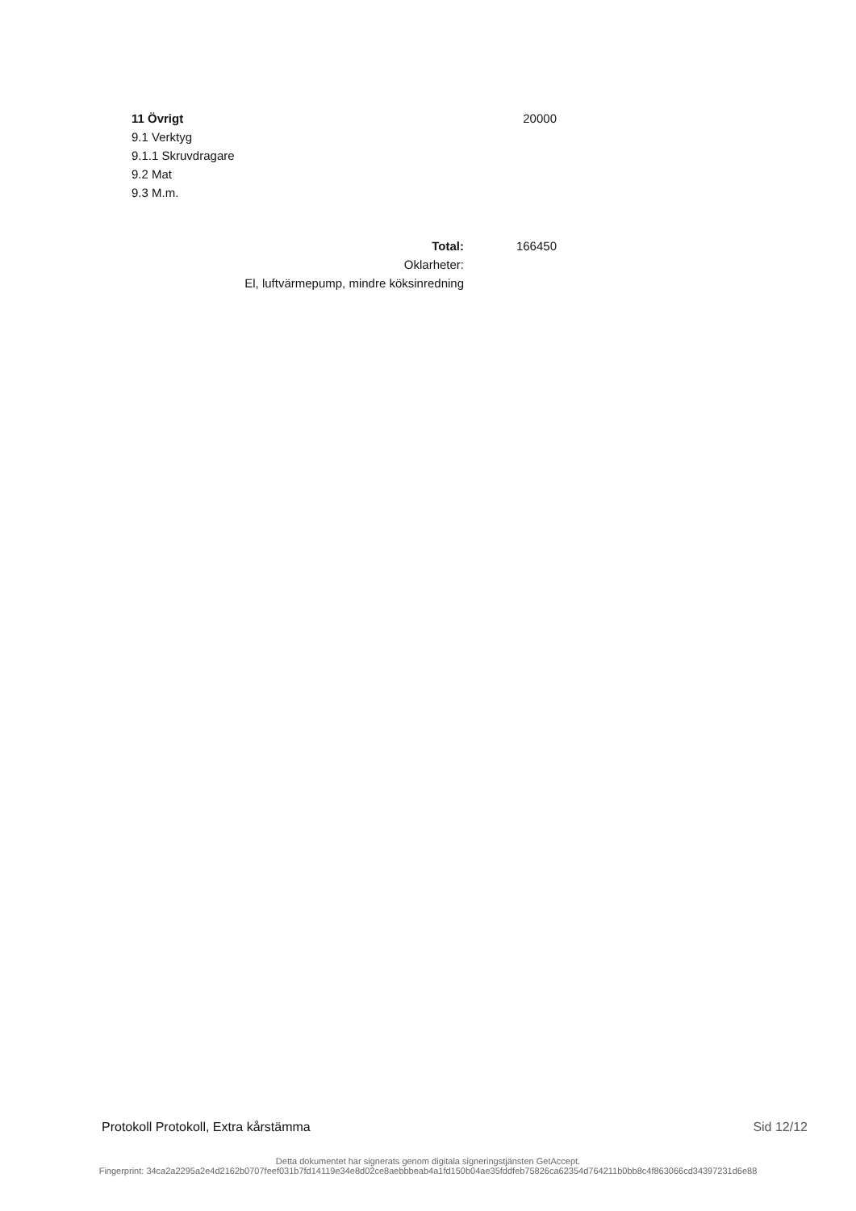| 11 Övrigt | | |
| 9.1 Verktyg | | |
| 9.1.1 Skruvdragare | | |
| 9.2 Mat | | |
| 9.3 M.m. | | |
20000
| Total: | 166450 |
| Oklarheter: | |
| El, luftvärmepump, mindre köksinredning | |
Protokoll Protokoll, Extra kårstämma Sid 12/12
Detta dokumentet har signerats genom digitala signeringstjänsten GetAccept.
Fingerprint: 34ca2a2295a2e4d2162b0707feef031b7fd14119e34e8d02ce8aebbbeab4a1fd150b04ae35fddfeb75826ca62354d764211b0bb8c4f863066cd34397231d6e88